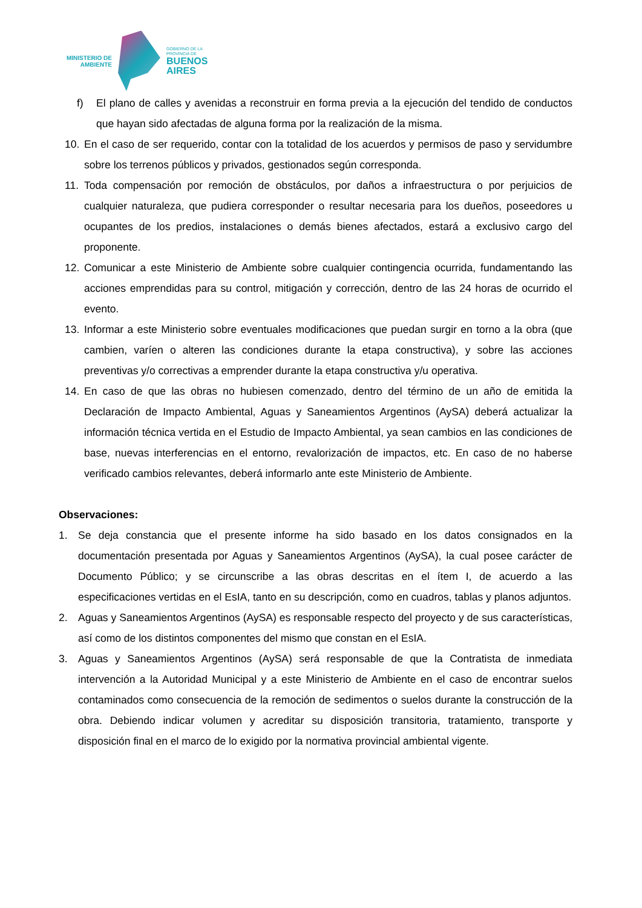MINISTERIO DE
AMBIENTE
GOBIERNO DE LA
PROVINCIA DE
BUENOS
AIRES
f) El plano de calles y avenidas a reconstruir en forma previa a la ejecución del tendido de conductos que hayan sido afectadas de alguna forma por la realización de la misma.
10. En el caso de ser requerido, contar con la totalidad de los acuerdos y permisos de paso y servidumbre sobre los terrenos públicos y privados, gestionados según corresponda.
11. Toda compensación por remoción de obstáculos, por daños a infraestructura o por perjuicios de cualquier naturaleza, que pudiera corresponder o resultar necesaria para los dueños, poseedores u ocupantes de los predios, instalaciones o demás bienes afectados, estará a exclusivo cargo del proponente.
12. Comunicar a este Ministerio de Ambiente sobre cualquier contingencia ocurrida, fundamentando las acciones emprendidas para su control, mitigación y corrección, dentro de las 24 horas de ocurrido el evento.
13. Informar a este Ministerio sobre eventuales modificaciones que puedan surgir en torno a la obra (que cambien, varíen o alteren las condiciones durante la etapa constructiva), y sobre las acciones preventivas y/o correctivas a emprender durante la etapa constructiva y/u operativa.
14. En caso de que las obras no hubiesen comenzado, dentro del término de un año de emitida la Declaración de Impacto Ambiental, Aguas y Saneamientos Argentinos (AySA) deberá actualizar la información técnica vertida en el Estudio de Impacto Ambiental, ya sean cambios en las condiciones de base, nuevas interferencias en el entorno, revalorización de impactos, etc. En caso de no haberse verificado cambios relevantes, deberá informarlo ante este Ministerio de Ambiente.
Observaciones:
1. Se deja constancia que el presente informe ha sido basado en los datos consignados en la documentación presentada por Aguas y Saneamientos Argentinos (AySA), la cual posee carácter de Documento Público; y se circunscribe a las obras descritas en el ítem I, de acuerdo a las especificaciones vertidas en el EsIA, tanto en su descripción, como en cuadros, tablas y planos adjuntos.
2. Aguas y Saneamientos Argentinos (AySA) es responsable respecto del proyecto y de sus características, así como de los distintos componentes del mismo que constan en el EsIA.
3. Aguas y Saneamientos Argentinos (AySA) será responsable de que la Contratista de inmediata intervención a la Autoridad Municipal y a este Ministerio de Ambiente en el caso de encontrar suelos contaminados como consecuencia de la remoción de sedimentos o suelos durante la construcción de la obra. Debiendo indicar volumen y acreditar su disposición transitoria, tratamiento, transporte y disposición final en el marco de lo exigido por la normativa provincial ambiental vigente.